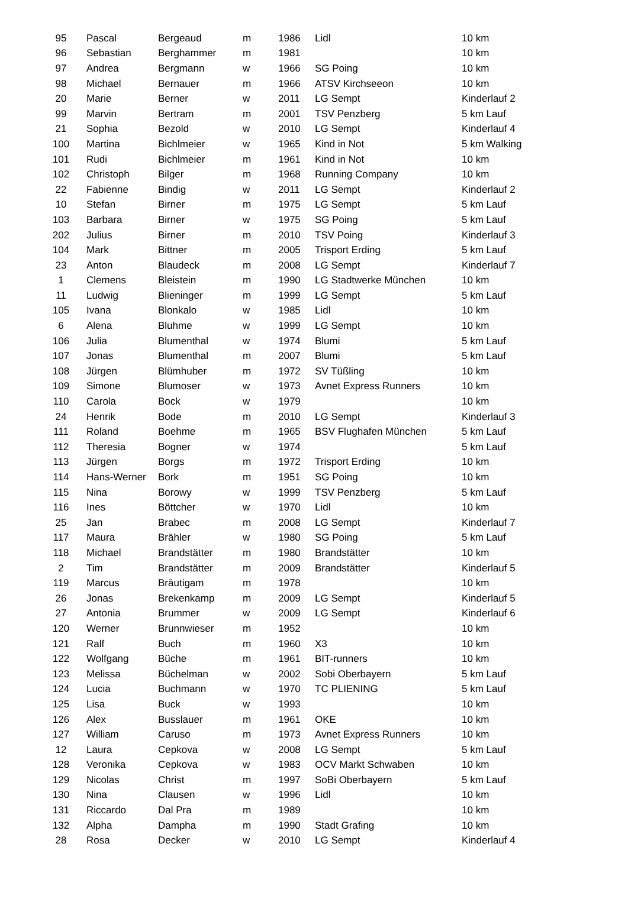| 95 | Pascal | Bergeaud | m | 1986 | Lidl | 10 km |
| 96 | Sebastian | Berghammer | m | 1981 | | 10 km |
| 97 | Andrea | Bergmann | w | 1966 | SG Poing | 10 km |
| 98 | Michael | Bernauer | m | 1966 | ATSV Kirchseeon | 10 km |
| 20 | Marie | Berner | w | 2011 | LG Sempt | Kinderlauf 2 |
| 99 | Marvin | Bertram | m | 2001 | TSV Penzberg | 5 km Lauf |
| 21 | Sophia | Bezold | w | 2010 | LG Sempt | Kinderlauf 4 |
| 100 | Martina | Bichlmeier | w | 1965 | Kind in Not | 5 km Walking |
| 101 | Rudi | Bichlmeier | m | 1961 | Kind in Not | 10 km |
| 102 | Christoph | Bilger | m | 1968 | Running Company | 10 km |
| 22 | Fabienne | Bindig | w | 2011 | LG Sempt | Kinderlauf 2 |
| 10 | Stefan | Birner | m | 1975 | LG Sempt | 5 km Lauf |
| 103 | Barbara | Birner | w | 1975 | SG Poing | 5 km Lauf |
| 202 | Julius | Birner | m | 2010 | TSV Poing | Kinderlauf 3 |
| 104 | Mark | Bittner | m | 2005 | Trisport Erding | 5 km Lauf |
| 23 | Anton | Blaudeck | m | 2008 | LG Sempt | Kinderlauf 7 |
| 1 | Clemens | Bleistein | m | 1990 | LG Stadtwerke München | 10 km |
| 11 | Ludwig | Blieninger | m | 1999 | LG Sempt | 5 km Lauf |
| 105 | Ivana | Blonkalo | w | 1985 | Lidl | 10 km |
| 6 | Alena | Bluhme | w | 1999 | LG Sempt | 10 km |
| 106 | Julia | Blumenthal | w | 1974 | Blumi | 5 km Lauf |
| 107 | Jonas | Blumenthal | m | 2007 | Blumi | 5 km Lauf |
| 108 | Jürgen | Blümhuber | m | 1972 | SV Tüßling | 10 km |
| 109 | Simone | Blumoser | w | 1973 | Avnet Express Runners | 10 km |
| 110 | Carola | Bock | w | 1979 | | 10 km |
| 24 | Henrik | Bode | m | 2010 | LG Sempt | Kinderlauf 3 |
| 111 | Roland | Boehme | m | 1965 | BSV Flughafen München | 5 km Lauf |
| 112 | Theresia | Bogner | w | 1974 | | 5 km Lauf |
| 113 | Jürgen | Borgs | m | 1972 | Trisport Erding | 10 km |
| 114 | Hans-Werner | Bork | m | 1951 | SG Poing | 10 km |
| 115 | Nina | Borowy | w | 1999 | TSV Penzberg | 5 km Lauf |
| 116 | Ines | Böttcher | w | 1970 | Lidl | 10 km |
| 25 | Jan | Brabec | m | 2008 | LG Sempt | Kinderlauf 7 |
| 117 | Maura | Brähler | w | 1980 | SG Poing | 5 km Lauf |
| 118 | Michael | Brandstätter | m | 1980 | Brandstätter | 10 km |
| 2 | Tim | Brandstätter | m | 2009 | Brandstätter | Kinderlauf 5 |
| 119 | Marcus | Bräutigam | m | 1978 | | 10 km |
| 26 | Jonas | Brekenkamp | m | 2009 | LG Sempt | Kinderlauf 5 |
| 27 | Antonia | Brummer | w | 2009 | LG Sempt | Kinderlauf 6 |
| 120 | Werner | Brunnwieser | m | 1952 | | 10 km |
| 121 | Ralf | Buch | m | 1960 | X3 | 10 km |
| 122 | Wolfgang | Büche | m | 1961 | BIT-runners | 10 km |
| 123 | Melissa | Büchelman | w | 2002 | Sobi Oberbayern | 5 km Lauf |
| 124 | Lucia | Buchmann | w | 1970 | TC PLIENING | 5 km Lauf |
| 125 | Lisa | Buck | w | 1993 | | 10 km |
| 126 | Alex | Busslauer | m | 1961 | OKE | 10 km |
| 127 | William | Caruso | m | 1973 | Avnet Express Runners | 10 km |
| 12 | Laura | Cepkova | w | 2008 | LG Sempt | 5 km Lauf |
| 128 | Veronika | Cepkova | w | 1983 | OCV Markt Schwaben | 10 km |
| 129 | Nicolas | Christ | m | 1997 | SoBi Oberbayern | 5 km Lauf |
| 130 | Nina | Clausen | w | 1996 | Lidl | 10 km |
| 131 | Riccardo | Dal Pra | m | 1989 | | 10 km |
| 132 | Alpha | Dampha | m | 1990 | Stadt Grafing | 10 km |
| 28 | Rosa | Decker | w | 2010 | LG Sempt | Kinderlauf 4 |